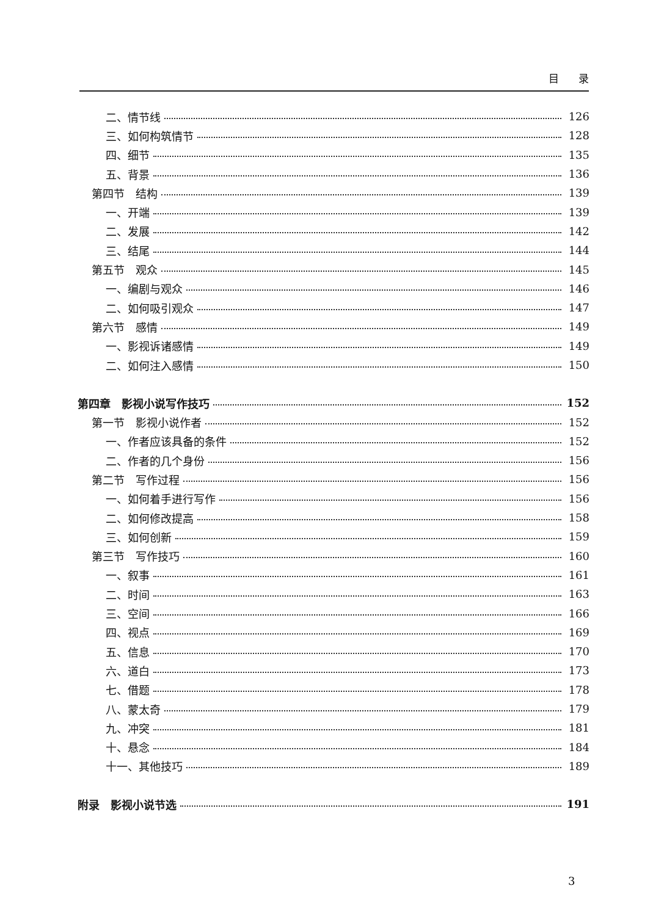目 录
二、情节线 126
三、如何构筑情节 128
四、细节 135
五、背景 136
第四节　结构 139
一、开端 139
二、发展 142
三、结尾 144
第五节　观众 145
一、编剧与观众 146
二、如何吸引观众 147
第六节　感情 149
一、影视诉诸感情 149
二、如何注入感情 150
第四章　影视小说写作技巧 152
第一节　影视小说作者 152
一、作者应该具备的条件 152
二、作者的几个身份 156
第二节　写作过程 156
一、如何着手进行写作 156
二、如何修改提高 158
三、如何创新 159
第三节　写作技巧 160
一、叙事 161
二、时间 163
三、空间 166
四、视点 169
五、信息 170
六、道白 173
七、借题 178
八、蒙太奇 179
九、冲突 181
十、悬念 184
十一、其他技巧 189
附录　影视小说节选 191
3